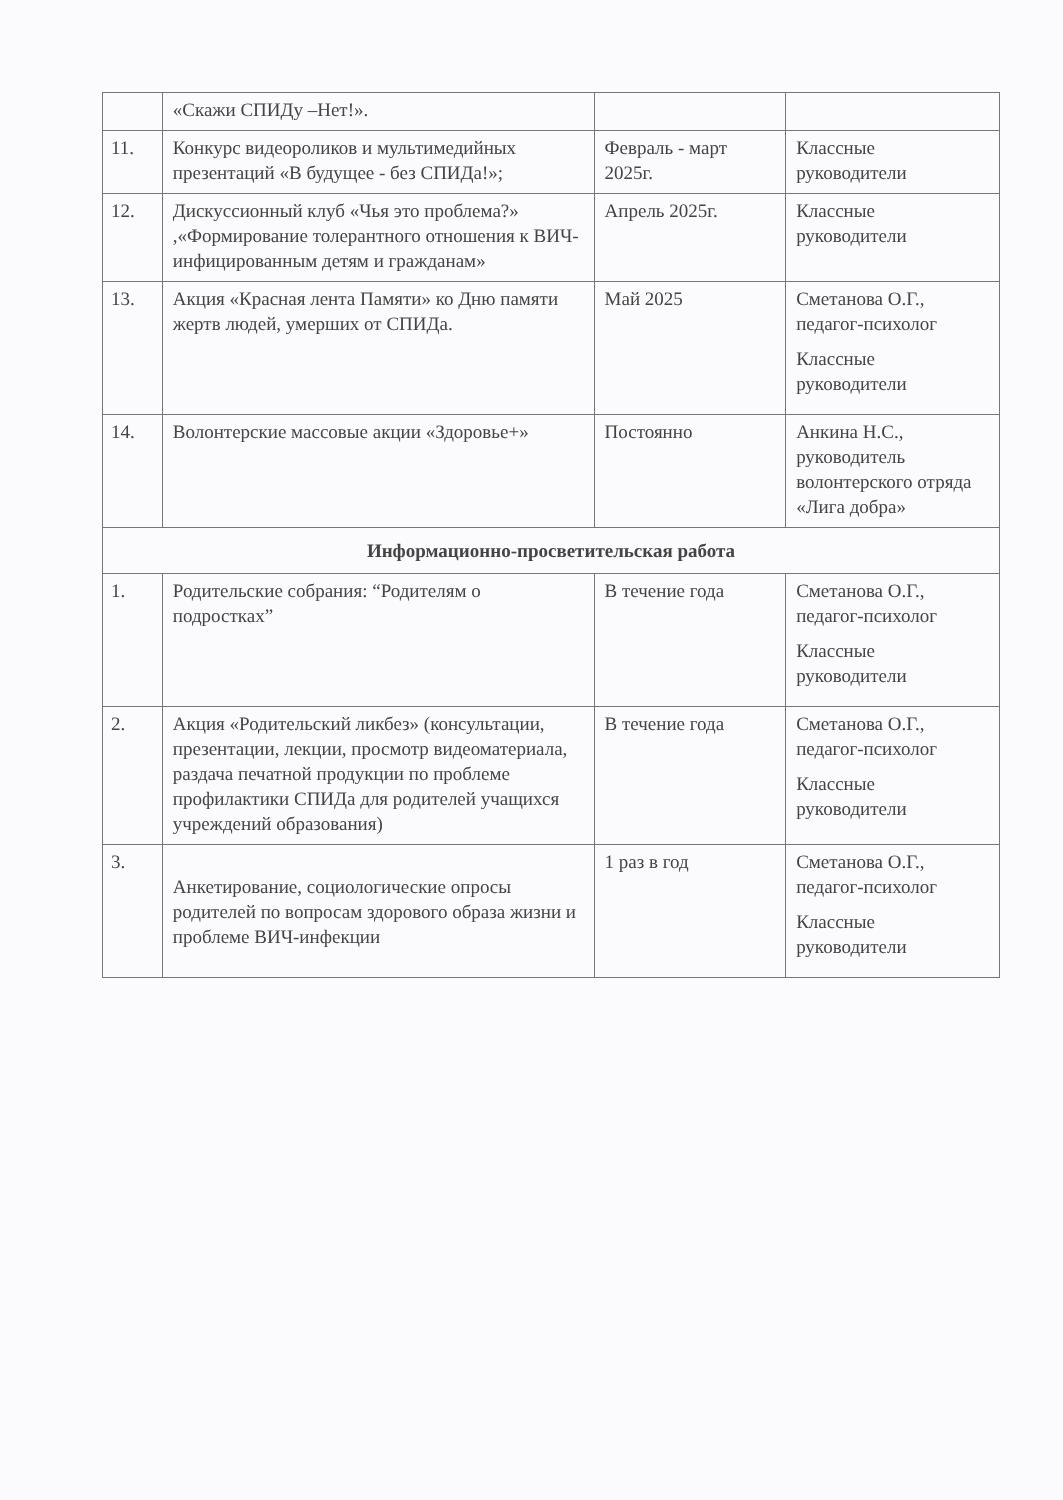| | «Скажи СПИДу –Нет!». | | |
| 11. | Конкурс видеороликов и мультимедийных презентаций «В будущее - без СПИДа!»; | Февраль - март 2025г. | Классные руководители |
| 12. | Дискуссионный клуб «Чья это проблема?» ,«Формирование толерантного отношения к ВИЧ-инфицированным детям и гражданам» | Апрель 2025г. | Классные руководители |
| 13. | Акция «Красная лента Памяти» ко Дню памяти жертв людей, умерших от СПИДа. | Май 2025 | Сметанова О.Г., педагог-психолог Классные руководители |
| 14. | Волонтерские массовые акции «Здоровье+» | Постоянно | Анкина Н.С., руководитель волонтерского отряда «Лига добра» |
| Информационно-просветительская работа | | | |
| 1. | Родительские собрания: “Родителям о подростках” | В течение года | Сметанова О.Г., педагог-психолог Классные руководители |
| 2. | Акция «Родительский ликбез» (консультации, презентации, лекции, просмотр видеоматериала, раздача печатной продукции по проблеме профилактики СПИДа для родителей учащихся учреждений образования) | В течение года | Сметанова О.Г., педагог-психолог Классные руководители |
| 3. | Анкетирование, социологические опросы родителей по вопросам здорового образа жизни и проблеме ВИЧ-инфекции | 1 раз в год | Сметанова О.Г., педагог-психолог Классные руководители |